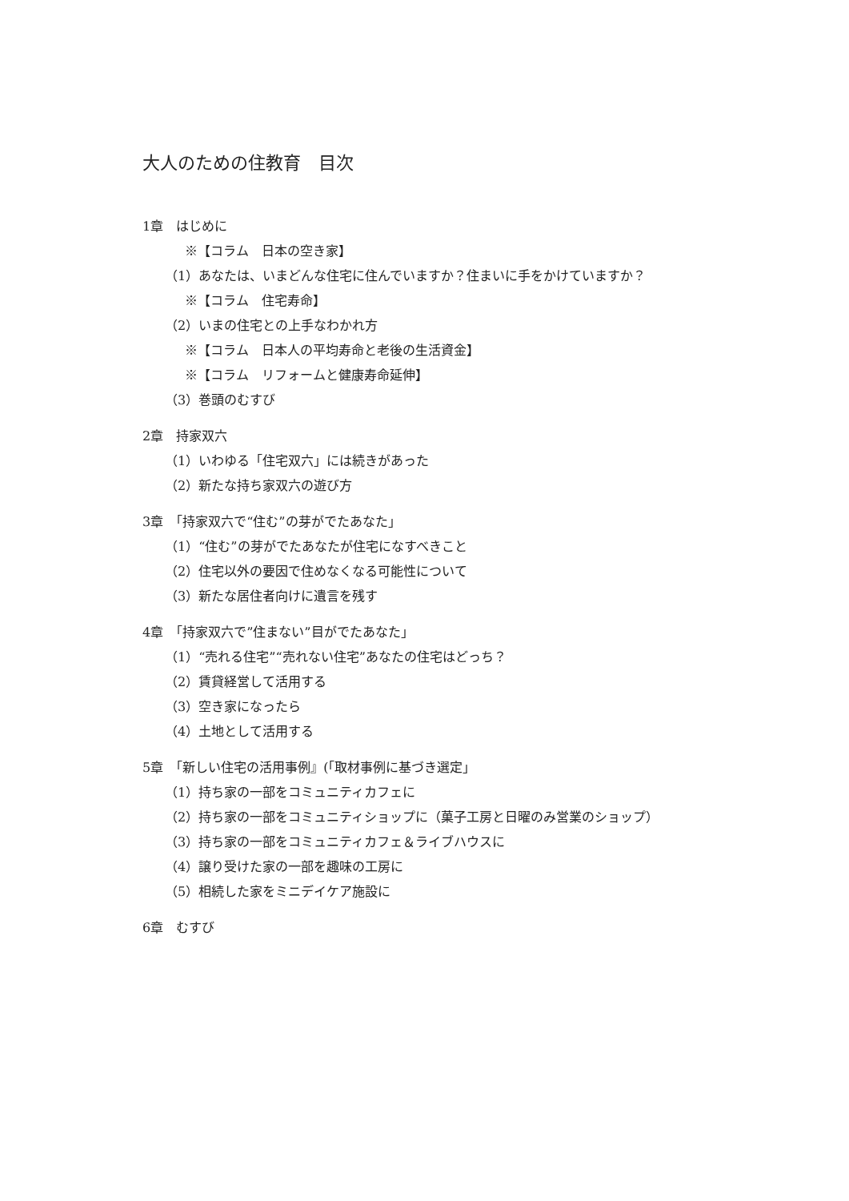大人のための住教育　目次
1章　はじめに
※【コラム　日本の空き家】
（1）あなたは、いまどんな住宅に住んでいますか？住まいに手をかけていますか？
※【コラム　住宅寿命】
（2）いまの住宅との上手なわかれ方
※【コラム　日本人の平均寿命と老後の生活資金】
※【コラム　リフォームと健康寿命延伸】
（3）巻頭のむすび
2章　持家双六
（1）いわゆる「住宅双六」には続きがあった
（2）新たな持ち家双六の遊び方
3章　「持家双六で“住む”の芽がでたあなた」
（1）“住む”の芽がでたあなたが住宅になすべきこと
（2）住宅以外の要因で住めなくなる可能性について
（3）新たな居住者向けに遺言を残す
4章　「持家双六で”住まない”目がでたあなた」
（1）“売れる住宅”“売れない住宅”あなたの住宅はどっち？
（2）賃貸経営して活用する
（3）空き家になったら
（4）土地として活用する
5章　「新しい住宅の活用事例』(「取材事例に基づき選定」
（1）持ち家の一部をコミュニティカフェに
（2）持ち家の一部をコミュニティショップに（菓子工房と日曜のみ営業のショップ）
（3）持ち家の一部をコミュニティカフェ＆ライブハウスに
（4）譲り受けた家の一部を趣味の工房に
（5）相続した家をミニデイケア施設に
6章　むすび